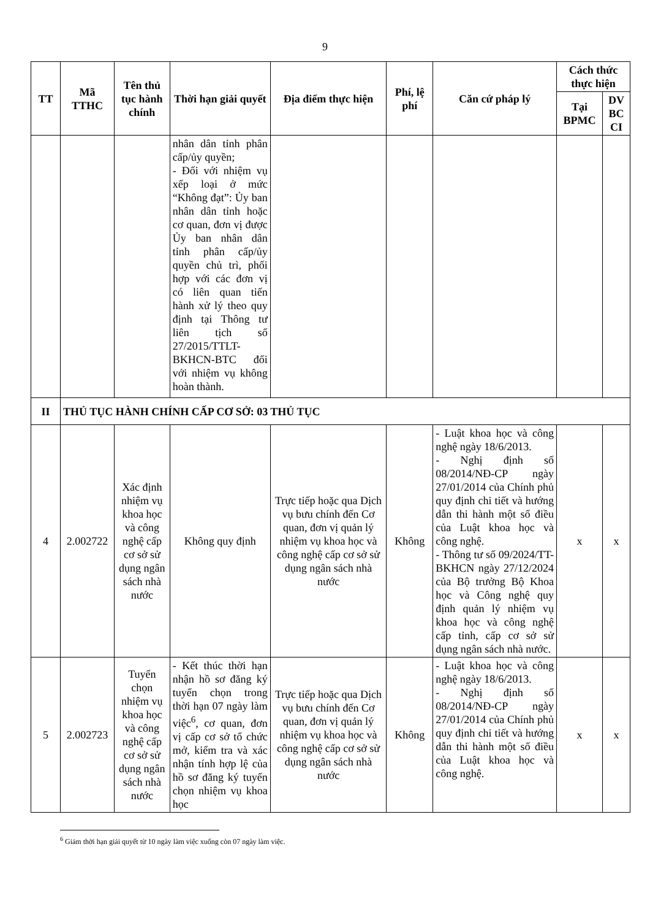9
| TT | Mã TTHC | Tên thủ tục hành chính | Thời hạn giải quyết | Địa điểm thực hiện | Phí, lệ phí | Căn cứ pháp lý | Cách thức thực hiện | |
| --- | --- | --- | --- | --- | --- | --- | --- | --- |
| | | | | | | | Tại BPMC | DV BC CI |
| | | | nhân dân tỉnh phân cấp/ủy quyền; - Đối với nhiệm vụ xếp loại ở mức “Không đạt”: Ủy ban nhân dân tỉnh hoặc cơ quan, đơn vị được Ủy ban nhân dân tỉnh phân cấp/ủy quyền chủ trì, phối hợp với các đơn vị có liên quan tiến hành xử lý theo quy định tại Thông tư liên tịch số 27/2015/TTLT-BKHCN-BTC đối với nhiệm vụ không hoàn thành. | | | | | |
| II | THỦ TỤC HÀNH CHÍNH CẤP CƠ SỞ: 03 THỦ TỤC | | | | | | | |
| 4 | 2.002722 | Xác định nhiệm vụ khoa học và công nghệ cấp cơ sở sử dụng ngân sách nhà nước | Không quy định | Trực tiếp hoặc qua Dịch vụ bưu chính đến Cơ quan, đơn vị quản lý nhiệm vụ khoa học và công nghệ cấp cơ sở sử dụng ngân sách nhà nước | Không | - Luật khoa học và công nghệ ngày 18/6/2013. - Nghị định số 08/2014/NĐ-CP ngày 27/01/2014 của Chính phủ quy định chi tiết và hướng dẫn thi hành một số điều của Luật khoa học và công nghệ. - Thông tư số 09/2024/TT-BKHCN ngày 27/12/2024 của Bộ trưởng Bộ Khoa học và Công nghệ quy định quản lý nhiệm vụ khoa học và công nghệ cấp tỉnh, cấp cơ sở sử dụng ngân sách nhà nước. | x | x |
| 5 | 2.002723 | Tuyển chọn nhiệm vụ khoa học và công nghệ cấp cơ sở sử dụng ngân sách nhà nước | - Kết thúc thời hạn nhận hồ sơ đăng ký tuyển chọn trong thời hạn 07 ngày làm việc<sup>6</sup>, cơ quan, đơn vị cấp cơ sở tổ chức mở, kiểm tra và xác nhận tính hợp lệ của hồ sơ đăng ký tuyển chọn nhiệm vụ khoa học | Trực tiếp hoặc qua Dịch vụ bưu chính đến Cơ quan, đơn vị quản lý nhiệm vụ khoa học và công nghệ cấp cơ sở sử dụng ngân sách nhà nước | Không | - Luật khoa học và công nghệ ngày 18/6/2013. - Nghị định số 08/2014/NĐ-CP ngày 27/01/2014 của Chính phủ quy định chi tiết và hướng dẫn thi hành một số điều của Luật khoa học và công nghệ. | x | x |
<sup>6</sup> Giảm thời hạn giải quyết từ 10 ngày làm việc xuống còn 07 ngày làm việc.